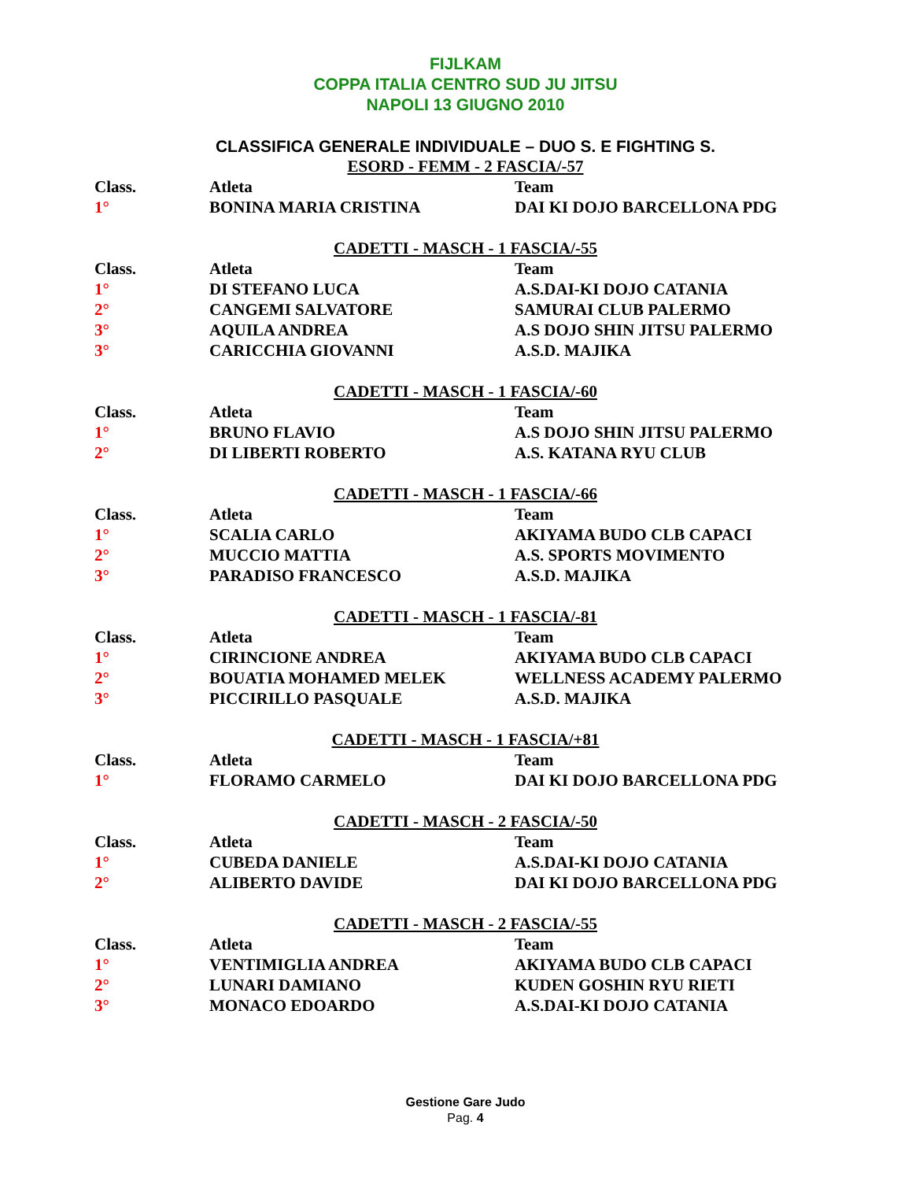FIJLKAM
COPPA ITALIA CENTRO SUD JU JITSU
NAPOLI 13 GIUGNO 2010
CLASSIFICA GENERALE INDIVIDUALE – DUO S. E FIGHTING S.
ESORD - FEMM - 2 FASCIA/-57
| Class. | Atleta | Team |
| --- | --- | --- |
| 1° | BONINA MARIA CRISTINA | DAI KI DOJO BARCELLONA PDG |
CADETTI - MASCH - 1 FASCIA/-55
| Class. | Atleta | Team |
| --- | --- | --- |
| 1° | DI STEFANO LUCA | A.S.DAI-KI DOJO CATANIA |
| 2° | CANGEMI SALVATORE | SAMURAI CLUB PALERMO |
| 3° | AQUILA ANDREA | A.S DOJO SHIN JITSU PALERMO |
| 3° | CARICCHIA GIOVANNI | A.S.D. MAJIKA |
CADETTI - MASCH - 1 FASCIA/-60
| Class. | Atleta | Team |
| --- | --- | --- |
| 1° | BRUNO FLAVIO | A.S DOJO SHIN JITSU PALERMO |
| 2° | DI LIBERTI ROBERTO | A.S. KATANA RYU CLUB |
CADETTI - MASCH - 1 FASCIA/-66
| Class. | Atleta | Team |
| --- | --- | --- |
| 1° | SCALIA CARLO | AKIYAMA BUDO CLB CAPACI |
| 2° | MUCCIO MATTIA | A.S. SPORTS MOVIMENTO |
| 3° | PARADISO FRANCESCO | A.S.D. MAJIKA |
CADETTI - MASCH - 1 FASCIA/-81
| Class. | Atleta | Team |
| --- | --- | --- |
| 1° | CIRINCIONE ANDREA | AKIYAMA BUDO CLB CAPACI |
| 2° | BOUATIA MOHAMED MELEK | WELLNESS ACADEMY PALERMO |
| 3° | PICCIRILLO PASQUALE | A.S.D. MAJIKA |
CADETTI - MASCH - 1 FASCIA/+81
| Class. | Atleta | Team |
| --- | --- | --- |
| 1° | FLORAMO CARMELO | DAI KI DOJO BARCELLONA PDG |
CADETTI - MASCH - 2 FASCIA/-50
| Class. | Atleta | Team |
| --- | --- | --- |
| 1° | CUBEDA DANIELE | A.S.DAI-KI DOJO CATANIA |
| 2° | ALIBERTO DAVIDE | DAI KI DOJO BARCELLONA PDG |
CADETTI - MASCH - 2 FASCIA/-55
| Class. | Atleta | Team |
| --- | --- | --- |
| 1° | VENTIMIGLIA ANDREA | AKIYAMA BUDO CLB CAPACI |
| 2° | LUNARI DAMIANO | KUDEN GOSHIN RYU RIETI |
| 3° | MONACO EDOARDO | A.S.DAI-KI DOJO CATANIA |
Gestione Gare Judo
Pag. 4